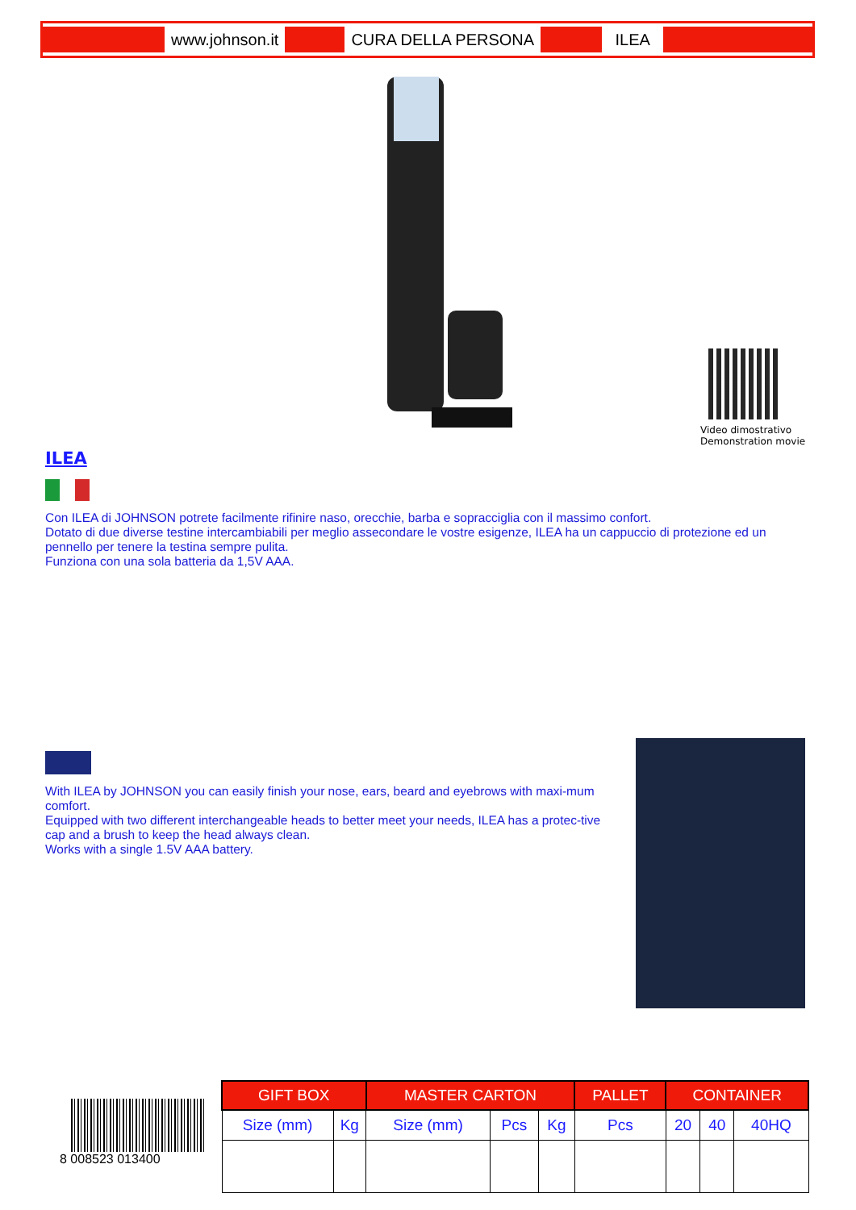www.johnson.it CURA DELLA PERSONA ILEA
Video dimostrativo
Demonstration movie
ILEA
Con ILEA di JOHNSON potrete facilmente rifinire naso, orecchie, barba e sopracciglia con il massimo confort.
Dotato di due diverse testine intercambiabili per meglio assecondare le vostre esigenze, ILEA ha un cappuccio di protezione ed un pennello per tenere la testina sempre pulita.
Funziona con una sola batteria da 1,5V AAA.
With ILEA by JOHNSON you can easily finish your nose, ears, beard and eyebrows with maxi-mum comfort.
Equipped with two different interchangeable heads to better meet your needs, ILEA has a protec-tive cap and a brush to keep the head always clean.
Works with a single 1.5V AAA battery.
8 008523 013400
| GIFT BOX | | MASTER CARTON | | | PALLET | CONTAINER | | |
| --- | --- | --- | --- | --- | --- | --- | --- | --- |
| Size (mm) | Kg | Size (mm) | Pcs | Kg | Pcs | 20 | 40 | 40HQ |